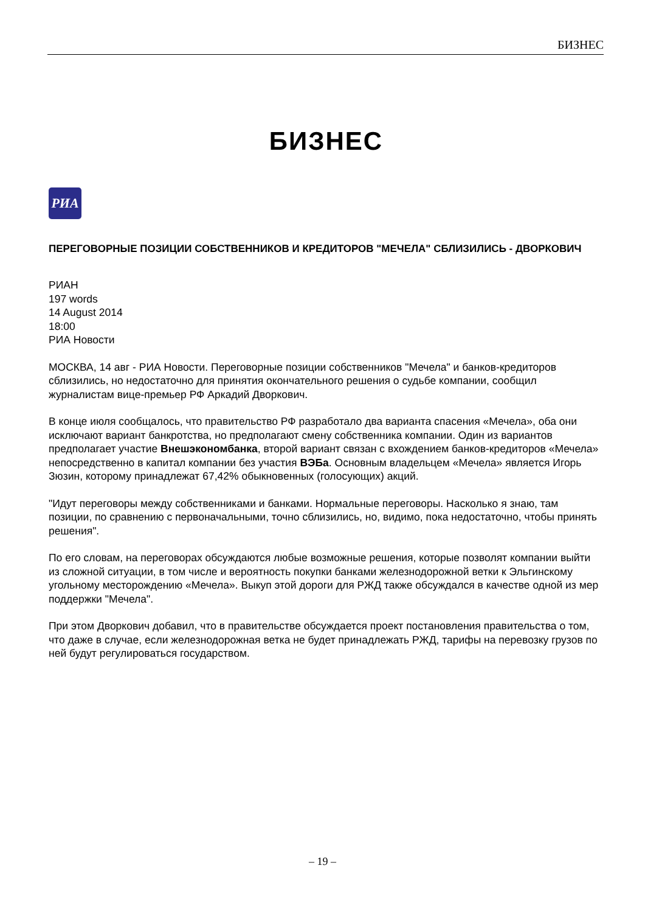БИЗНЕС
БИЗНЕС
РИА
ПЕРЕГОВОРНЫЕ ПОЗИЦИИ СОБСТВЕННИКОВ И КРЕДИТОРОВ "МЕЧЕЛА" СБЛИЗИЛИСЬ - ДВОРКОВИЧ
РИАН
197 words
14 August 2014
18:00
РИА Новости
МОСКВА, 14 авг - РИА Новости. Переговорные позиции собственников "Мечела" и банков-кредиторов сблизились, но недостаточно для принятия окончательного решения о судьбе компании, сообщил журналистам вице-премьер РФ Аркадий Дворкович.
В конце июля сообщалось, что правительство РФ разработало два варианта спасения «Мечела», оба они исключают вариант банкротства, но предполагают смену собственника компании. Один из вариантов предполагает участие Внешэкономбанка, второй вариант связан с вхождением банков-кредиторов «Мечела» непосредственно в капитал компании без участия ВЭБа. Основным владельцем «Мечела» является Игорь Зюзин, которому принадлежат 67,42% обыкновенных (голосующих) акций.
"Идут переговоры между собственниками и банками. Нормальные переговоры. Насколько я знаю, там позиции, по сравнению с первоначальными, точно сблизились, но, видимо, пока недостаточно, чтобы принять решения".
По его словам, на переговорах обсуждаются любые возможные решения, которые позволят компании выйти из сложной ситуации, в том числе и вероятность покупки банками железнодорожной ветки к Эльгинскому угольному месторождению «Мечела». Выкуп этой дороги для РЖД также обсуждался в качестве одной из мер поддержки "Мечела".
При этом Дворкович добавил, что в правительстве обсуждается проект постановления правительства о том, что даже в случае, если железнодорожная ветка не будет принадлежать РЖД, тарифы на перевозку грузов по ней будут регулироваться государством.
– 19 –